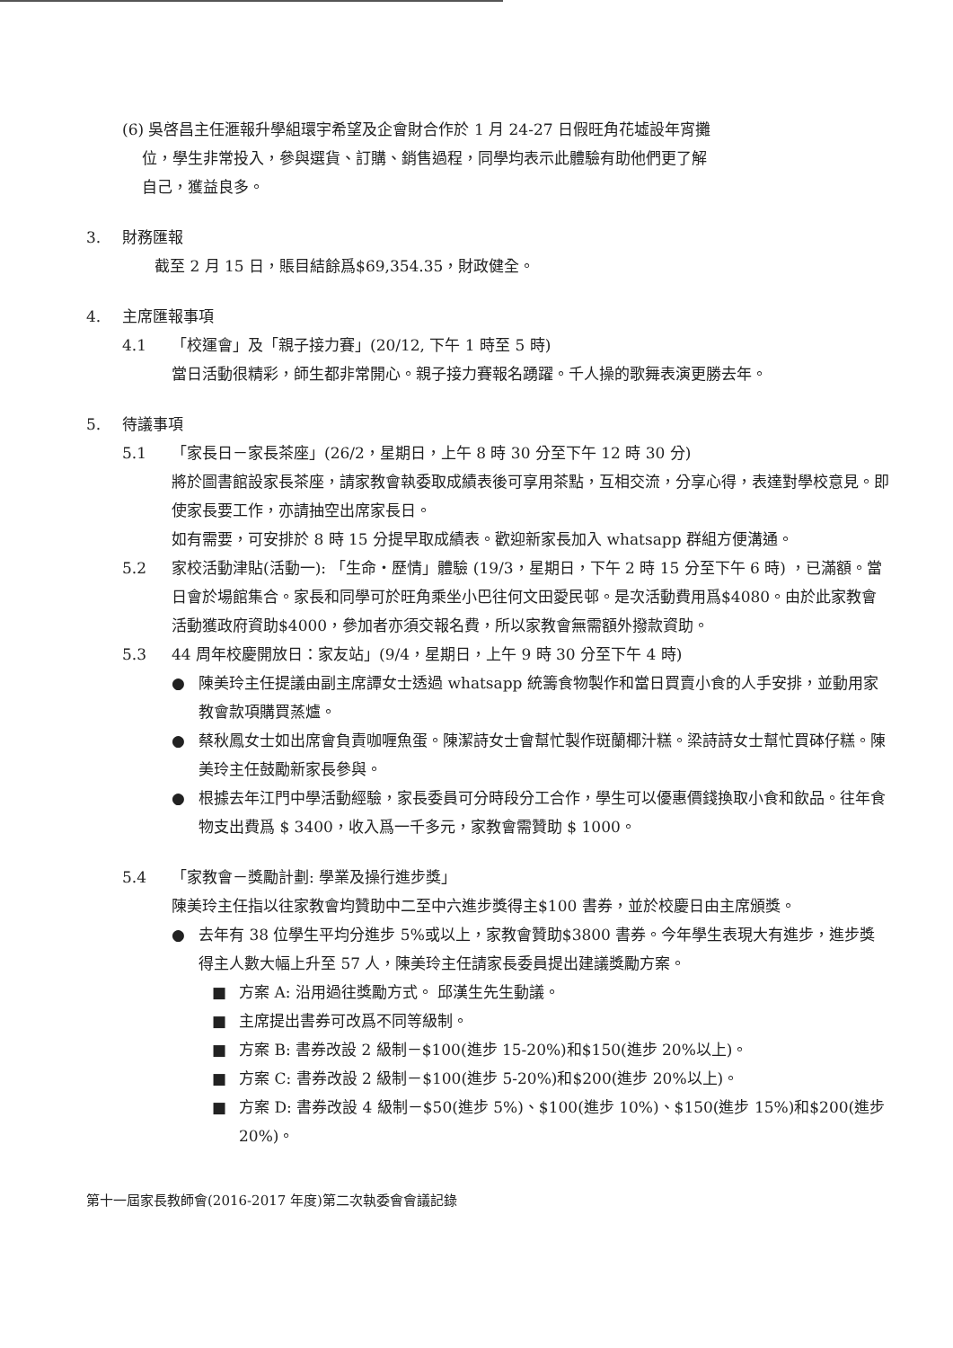(6) 吳啓昌主任滙報升學組環宇希望及企會財合作於 1 月 24-27 日假旺角花墟設年宵攤
位，學生非常投入，參與選貨、訂購、銷售過程，同學均表示此體驗有助他們更了解
自己，獲益良多。
3. 財務匯報
截至 2 月 15 日，賬目結餘爲$69,354.35，財政健全。
4. 主席匯報事項
4.1 「校運會」及「親子接力賽」(20/12, 下午 1 時至 5 時)
當日活動很精彩，師生都非常開心。親子接力賽報名踴躍。千人操的歌舞表演更勝去年。
5. 待議事項
5.1 「家長日－家長茶座」(26/2，星期日，上午 8 時 30 分至下午 12 時 30 分)
將於圖書館設家長茶座，請家教會執委取成績表後可享用茶點，互相交流，分享心得，表達對學校意見。即使家長要工作，亦請抽空出席家長日。
如有需要，可安排於 8 時 15 分提早取成績表。歡迎新家長加入 whatsapp 群組方便溝通。
5.2 家校活動津貼(活動一): 「生命・歷情」體驗 (19/3，星期日，下午 2 時 15 分至下午 6 時) ，已滿額。當日會於場館集合。家長和同學可於旺角乘坐小巴往何文田愛民邨。是次活動費用爲$4080。由於此家教會活動獲政府資助$4000，參加者亦須交報名費，所以家教會無需額外撥款資助。
5.3 44 周年校慶開放日：家友站」(9/4，星期日，上午 9 時 30 分至下午 4 時)
● 陳美玲主任提議由副主席譚女士透過 whatsapp 統籌食物製作和當日買賣小食的人手安排，並動用家教會款項購買蒸爐。
● 蔡秋鳳女士如出席會負責咖喱魚蛋。陳潔詩女士會幫忙製作斑蘭椰汁糕。梁詩詩女士幫忙買砵仔糕。陳美玲主任鼓勵新家長參與。
● 根據去年江門中學活動經驗，家長委員可分時段分工合作，學生可以優惠價錢換取小食和飲品。往年食物支出費爲 $ 3400，收入爲一千多元，家教會需贊助 $ 1000。
5.4 「家教會－獎勵計劃: 學業及操行進步獎」
陳美玲主任指以往家教會均贊助中二至中六進步獎得主$100 書券，並於校慶日由主席頒獎。
● 去年有 38 位學生平均分進步 5%或以上，家教會贊助$3800 書券。今年學生表現大有進步，進步獎得主人數大幅上升至 57 人，陳美玲主任請家長委員提出建議獎勵方案。
■ 方案 A: 沿用過往獎勵方式。 邱漢生先生動議。
■ 主席提出書券可改爲不同等級制。
■ 方案 B: 書券改設 2 級制－$100(進步 15-20%)和$150(進步 20%以上)。
■ 方案 C: 書券改設 2 級制－$100(進步 5-20%)和$200(進步 20%以上)。
■ 方案 D: 書券改設 4 級制－$50(進步 5%)、$100(進步 10%)、$150(進步 15%)和$200(進步 20%)。
第十一屆家長教師會(2016-2017 年度)第二次執委會會議記錄